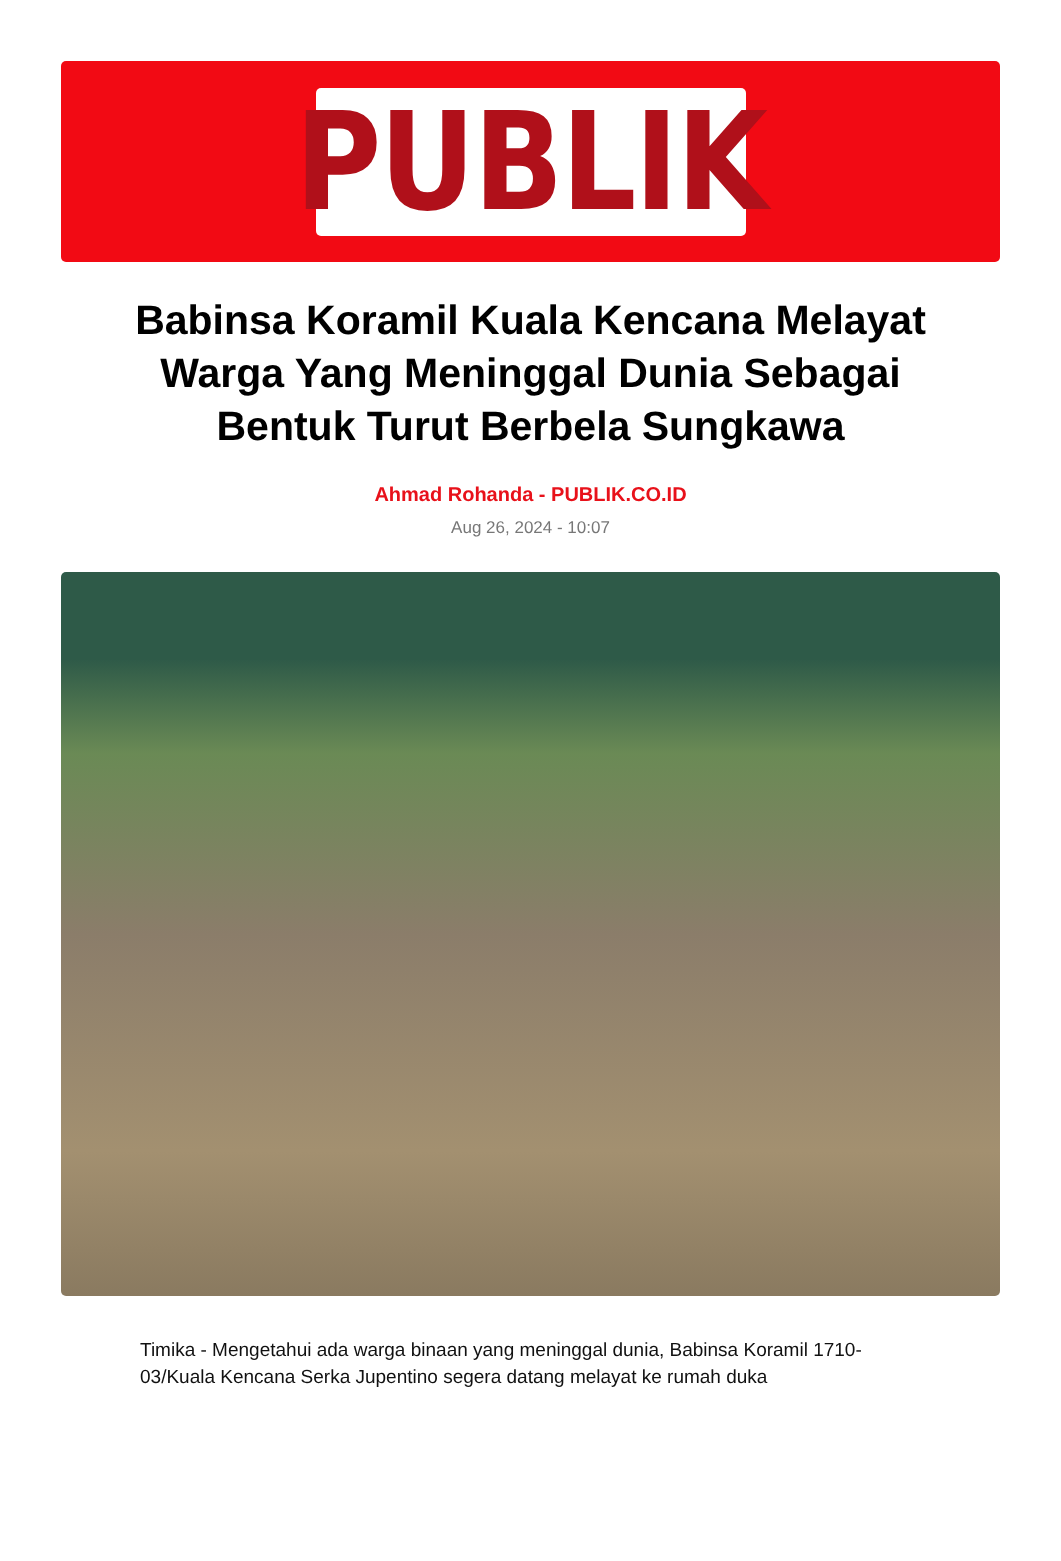PUBLIK
Babinsa Koramil Kuala Kencana Melayat Warga Yang Meninggal Dunia Sebagai Bentuk Turut Berbela Sungkawa
Ahmad Rohanda - PUBLIK.CO.ID
Aug 26, 2024 - 10:07
Timika - Mengetahui ada warga binaan yang meninggal dunia, Babinsa Koramil 1710-03/Kuala Kencana Serka Jupentino segera datang melayat ke rumah duka